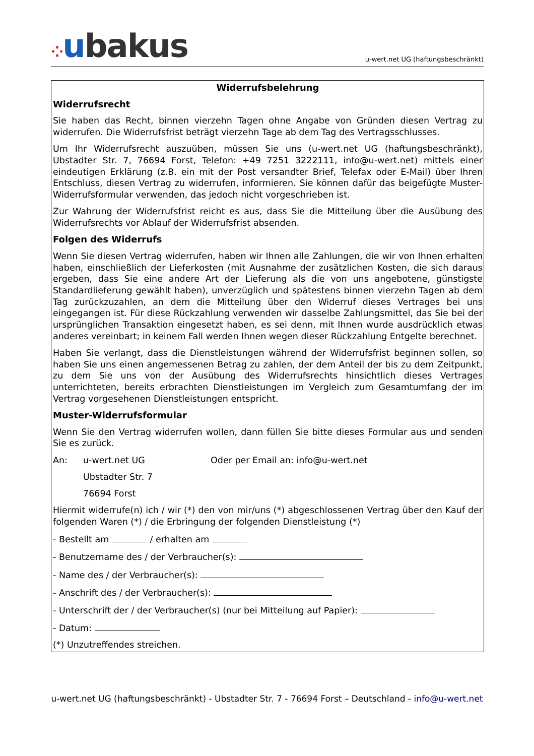⁘ubakus
u-wert.net UG (haftungsbeschränkt)
Widerrufsbelehrung
Widerrufsrecht
Sie haben das Recht, binnen vierzehn Tagen ohne Angabe von Gründen diesen Vertrag zu widerrufen. Die Widerrufsfrist beträgt vierzehn Tage ab dem Tag des Vertragsschlusses.
Um Ihr Widerrufsrecht auszuüben, müssen Sie uns (u-wert.net UG (haftungsbeschränkt), Ubstadter Str. 7, 76694 Forst, Telefon: +49 7251 3222111, info@u-wert.net) mittels einer eindeutigen Erklärung (z.B. ein mit der Post versandter Brief, Telefax oder E-Mail) über Ihren Entschluss, diesen Vertrag zu widerrufen, informieren. Sie können dafür das beigefügte Muster-Widerrufsformular verwenden, das jedoch nicht vorgeschrieben ist.
Zur Wahrung der Widerrufsfrist reicht es aus, dass Sie die Mitteilung über die Ausübung des Widerrufsrechts vor Ablauf der Widerrufsfrist absenden.
Folgen des Widerrufs
Wenn Sie diesen Vertrag widerrufen, haben wir Ihnen alle Zahlungen, die wir von Ihnen erhalten haben, einschließlich der Lieferkosten (mit Ausnahme der zusätzlichen Kosten, die sich daraus ergeben, dass Sie eine andere Art der Lieferung als die von uns angebotene, günstigste Standardlieferung gewählt haben), unverzüglich und spätestens binnen vierzehn Tagen ab dem Tag zurückzuzahlen, an dem die Mitteilung über den Widerruf dieses Vertrages bei uns eingegangen ist. Für diese Rückzahlung verwenden wir dasselbe Zahlungsmittel, das Sie bei der ursprünglichen Transaktion eingesetzt haben, es sei denn, mit Ihnen wurde ausdrücklich etwas anderes vereinbart; in keinem Fall werden Ihnen wegen dieser Rückzahlung Entgelte berechnet.
Haben Sie verlangt, dass die Dienstleistungen während der Widerrufsfrist beginnen sollen, so haben Sie uns einen angemessenen Betrag zu zahlen, der dem Anteil der bis zu dem Zeitpunkt, zu dem Sie uns von der Ausübung des Widerrufsrechts hinsichtlich dieses Vertrages unterrichteten, bereits erbrachten Dienstleistungen im Vergleich zum Gesamtumfang der im Vertrag vorgesehenen Dienstleistungen entspricht.
Muster-Widerrufsformular
Wenn Sie den Vertrag widerrufen wollen, dann füllen Sie bitte dieses Formular aus und senden Sie es zurück.
An: u-wert.net UG Oder per Email an: info@u-wert.net
Ubstadter Str. 7
76694 Forst
Hiermit widerrufe(n) ich / wir (*) den von mir/uns (*) abgeschlossenen Vertrag über den Kauf der folgenden Waren (*) / die Erbringung der folgenden Dienstleistung (*)
- Bestellt am / erhalten am
- Benutzername des / der Verbraucher(s):
- Name des / der Verbraucher(s):
- Anschrift des / der Verbraucher(s):
- Unterschrift der / der Verbraucher(s) (nur bei Mitteilung auf Papier):
- Datum:
(*) Unzutreffendes streichen.
u-wert.net UG (haftungsbeschränkt) - Ubstadter Str. 7 - 76694 Forst – Deutschland - info@u-wert.net